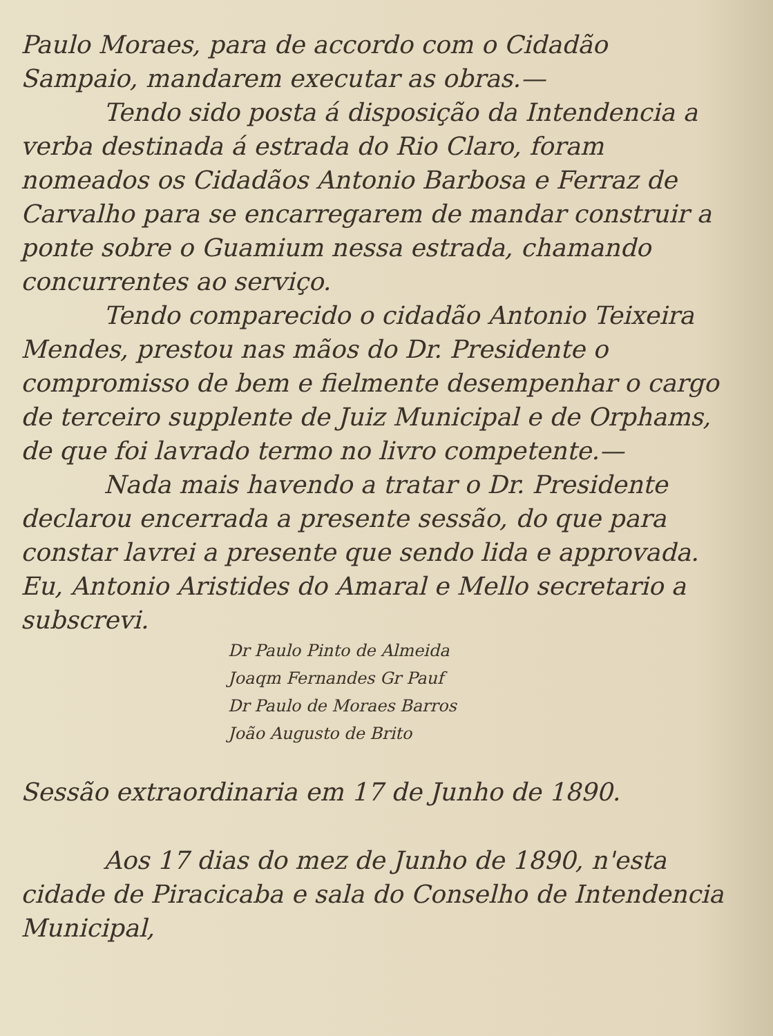Paulo Moraes, para de accordo com o Cidadão Sampaio, mandarem executar as obras.—
Tendo sido posta á disposição da Intendencia a verba destinada á estrada do Rio Claro, foram nomeados os Cidadãos Antonio Barbosa e Ferraz de Carvalho para se encarregarem de mandar construir a ponte sobre o Guamium nessa estrada, chamando concurrentes ao serviço.
Tendo comparecido o cidadão Antonio Teixeira Mendes, prestou nas mãos do Dr. Presidente o compromisso de bem e fielmente desempenhar o cargo de terceiro supplente de Juiz Municipal e de Orphams, de que foi lavrado termo no livro competente.—
Nada mais havendo a tratar o Dr. Presidente declarou encerrada a presente sessão, do que para constar lavrei a presente que sendo lida e approvada. Eu, Antonio Aristides do Amaral e Mello secretario a subscrevi.
Dr Paulo Pinto de Almeida
Joaqm Fernandes Gr Pauf
Dr Paulo de Moraes Barros
João Augusto de Brito
Sessão extraordinaria em 17 de Junho de 1890.
Aos 17 dias do mez de Junho de 1890, n'esta cidade de Piracicaba e sala do Conselho de Intendencia Municipal,